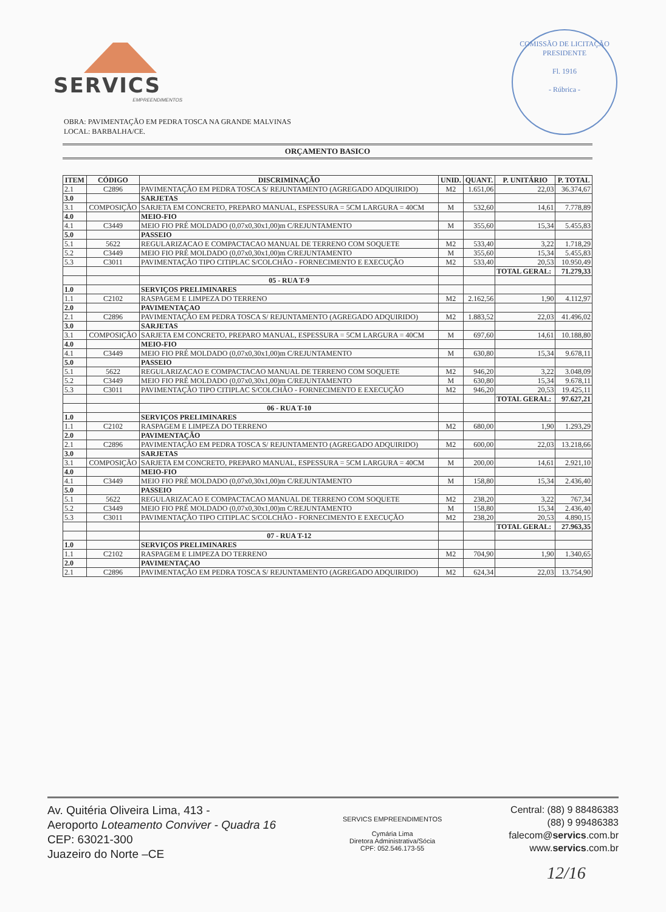SERVICS
EMPREENDIMENTOS
COMISSÃO DE LICITAÇÃO
PRESIDENTE
Fl. 1916
- Rúbrica -
OBRA: PAVIMENTAÇÃO EM PEDRA TOSCA NA GRANDE MALVINAS
LOCAL: BARBALHA/CE.
ORÇAMENTO BASICO
| ITEM | CÓDIGO | DISCRIMINAÇÃO | UNID. | QUANT. | P. UNITÁRIO | P. TOTAL |
| --- | --- | --- | --- | --- | --- | --- |
| 2.1 | C2896 | PAVIMENTAÇÃO EM PEDRA TOSCA S/ REJUNTAMENTO (AGREGADO ADQUIRIDO) | M2 | 1.651,06 | 22,03 | 36.374,67 |
| 3.0 | | SARJETAS | | | | |
| 3.1 | COMPOSIÇÃO | SARJETA EM CONCRETO, PREPARO MANUAL, ESPESSURA = 5CM LARGURA = 40CM | M | 532,60 | 14,61 | 7.778,89 |
| 4.0 | | MEIO-FIO | | | | |
| 4.1 | C3449 | MEIO FIO PRÉ MOLDADO (0,07x0,30x1,00)m C/REJUNTAMENTO | M | 355,60 | 15,34 | 5.455,83 |
| 5.0 | | PASSEIO | | | | |
| 5.1 | 5622 | REGULARIZACAO E COMPACTACAO MANUAL DE TERRENO COM SOQUETE | M2 | 533,40 | 3,22 | 1.718,29 |
| 5.2 | C3449 | MEIO FIO PRÉ MOLDADO (0,07x0,30x1,00)m C/REJUNTAMENTO | M | 355,60 | 15,34 | 5.455,83 |
| 5.3 | C3011 | PAVIMENTAÇÃO TIPO CITIPLAC S/COLCHÃO - FORNECIMENTO E EXECUÇÃO | M2 | 533,40 | 20,53 | 10.950,49 |
| | | | | | TOTAL GERAL: | 71.279,33 |
| | | 05 - RUA T-9 | | | | |
| 1.0 | | SERVIÇOS PRELIMINARES | | | | |
| 1.1 | C2102 | RASPAGEM E LIMPEZA DO TERRENO | M2 | 2.162,56 | 1,90 | 4.112,97 |
| 2.0 | | PAVIMENTAÇAO | | | | |
| 2.1 | C2896 | PAVIMENTAÇÃO EM PEDRA TOSCA S/ REJUNTAMENTO (AGREGADO ADQUIRIDO) | M2 | 1.883,52 | 22,03 | 41.496,02 |
| 3.0 | | SARJETAS | | | | |
| 3.1 | COMPOSIÇÃO | SARJETA EM CONCRETO, PREPARO MANUAL, ESPESSURA = 5CM LARGURA = 40CM | M | 697,60 | 14,61 | 10.188,80 |
| 4.0 | | MEIO-FIO | | | | |
| 4.1 | C3449 | MEIO FIO PRÉ MOLDADO (0,07x0,30x1,00)m C/REJUNTAMENTO | M | 630,80 | 15,34 | 9.678,11 |
| 5.0 | | PASSEIO | | | | |
| 5.1 | 5622 | REGULARIZACAO E COMPACTACAO MANUAL DE TERRENO COM SOQUETE | M2 | 946,20 | 3,22 | 3.048,09 |
| 5.2 | C3449 | MEIO FIO PRÉ MOLDADO (0,07x0,30x1,00)m C/REJUNTAMENTO | M | 630,80 | 15,34 | 9.678,11 |
| 5.3 | C3011 | PAVIMENTAÇÃO TIPO CITIPLAC S/COLCHÃO - FORNECIMENTO E EXECUÇÃO | M2 | 946,20 | 20,53 | 19.425,11 |
| | | | | | TOTAL GERAL: | 97.627,21 |
| | | 06 - RUA T-10 | | | | |
| 1.0 | | SERVIÇOS PRELIMINARES | | | | |
| 1.1 | C2102 | RASPAGEM E LIMPEZA DO TERRENO | M2 | 680,00 | 1,90 | 1.293,29 |
| 2.0 | | PAVIMENTAÇÃO | | | | |
| 2.1 | C2896 | PAVIMENTAÇÃO EM PEDRA TOSCA S/ REJUNTAMENTO (AGREGADO ADQUIRIDO) | M2 | 600,00 | 22,03 | 13.218,66 |
| 3.0 | | SARJETAS | | | | |
| 3.1 | COMPOSIÇÃO | SARJETA EM CONCRETO, PREPARO MANUAL, ESPESSURA = 5CM LARGURA = 40CM | M | 200,00 | 14,61 | 2.921,10 |
| 4.0 | | MEIO-FIO | | | | |
| 4.1 | C3449 | MEIO FIO PRÉ MOLDADO (0,07x0,30x1,00)m C/REJUNTAMENTO | M | 158,80 | 15,34 | 2.436,40 |
| 5.0 | | PASSEIO | | | | |
| 5.1 | 5622 | REGULARIZACAO E COMPACTACAO MANUAL DE TERRENO COM SOQUETE | M2 | 238,20 | 3,22 | 767,34 |
| 5.2 | C3449 | MEIO FIO PRÉ MOLDADO (0,07x0,30x1,00)m C/REJUNTAMENTO | M | 158,80 | 15,34 | 2.436,40 |
| 5.3 | C3011 | PAVIMENTAÇÃO TIPO CITIPLAC S/COLCHÃO - FORNECIMENTO E EXECUÇÃO | M2 | 238,20 | 20,53 | 4.890,15 |
| | | | | | TOTAL GERAL: | 27.963,35 |
| | | 07 - RUA T-12 | | | | |
| 1.0 | | SERVIÇOS PRELIMINARES | | | | |
| 1.1 | C2102 | RASPAGEM E LIMPEZA DO TERRENO | M2 | 704,90 | 1,90 | 1.340,65 |
| 2.0 | | PAVIMENTAÇAO | | | | |
| 2.1 | C2896 | PAVIMENTAÇÃO EM PEDRA TOSCA S/ REJUNTAMENTO (AGREGADO ADQUIRIDO) | M2 | 624,34 | 22,03 | 13.754,90 |
Av. Quitéria Oliveira Lima, 413 -
Aeroporto Loteamento Conviver - Quadra 16
CEP: 63021-300
Juazeiro do Norte –CE
SERVICS EMPREENDIMENTOS
Cymária Lima
Diretora Administrativa/Sócia
CPF: 052.546.173-55
Central: (88) 9 88486383
(88) 9 99486383
falecom@servics.com.br
www.servics.com.br
12/16